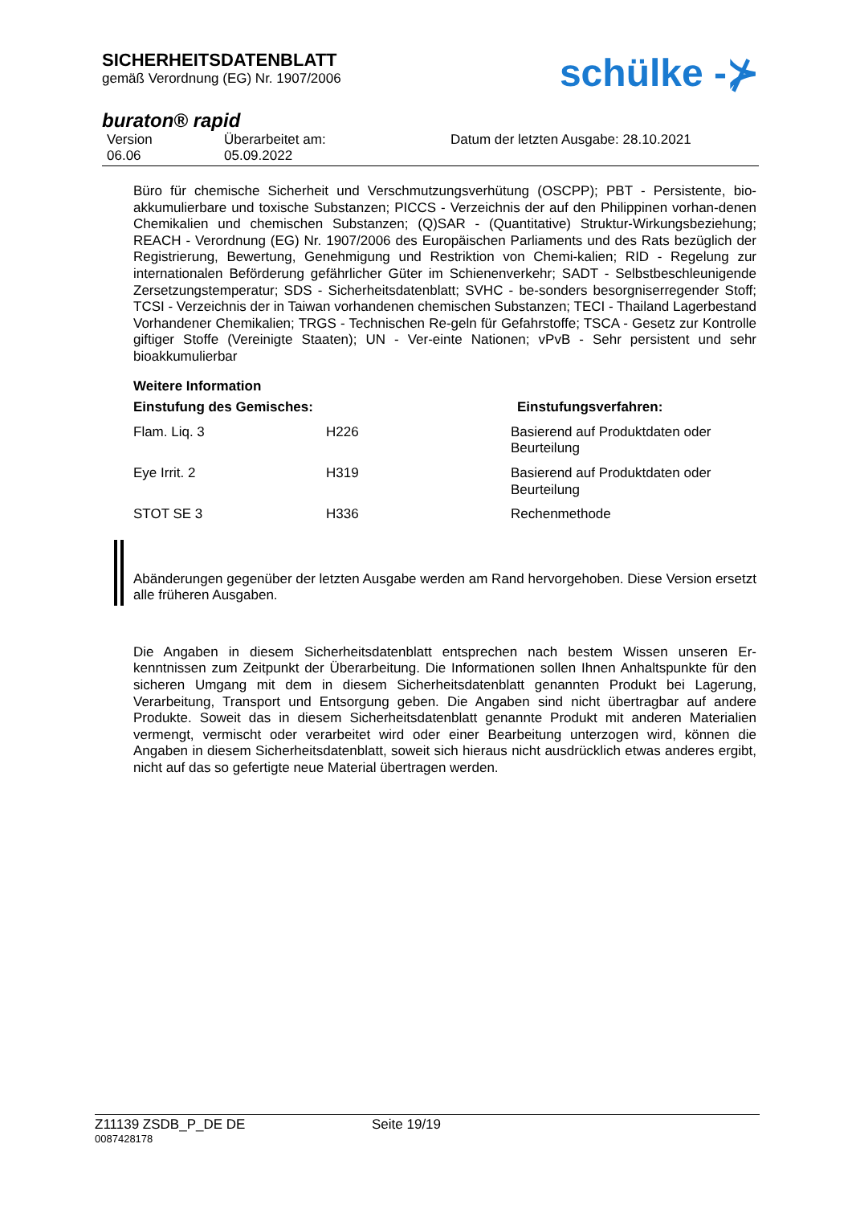SICHERHEITSDATENBLATT
gemäß Verordnung (EG) Nr. 1907/2006
schülke -⊁
buraton® rapid
Version
06.06
Überarbeitet am:
05.09.2022
Datum der letzten Ausgabe: 28.10.2021
Büro für chemische Sicherheit und Verschmutzungsverhütung (OSCPP); PBT - Persistente, bio-akkumulierbare und toxische Substanzen; PICCS - Verzeichnis der auf den Philippinen vorhan-denen Chemikalien und chemischen Substanzen; (Q)SAR - (Quantitative) Struktur-Wirkungsbeziehung; REACH - Verordnung (EG) Nr. 1907/2006 des Europäischen Parliaments und des Rats bezüglich der Registrierung, Bewertung, Genehmigung und Restriktion von Chemi-kalien; RID - Regelung zur internationalen Beförderung gefährlicher Güter im Schienenverkehr; SADT - Selbstbeschleunigende Zersetzungstemperatur; SDS - Sicherheitsdatenblatt; SVHC - be-sonders besorgniserregender Stoff; TCSI - Verzeichnis der in Taiwan vorhandenen chemischen Substanzen; TECI - Thailand Lagerbestand Vorhandener Chemikalien; TRGS - Technischen Re-geln für Gefahrstoffe; TSCA - Gesetz zur Kontrolle giftiger Stoffe (Vereinigte Staaten); UN - Ver-einte Nationen; vPvB - Sehr persistent und sehr bioakkumulierbar
Weitere Information
| Einstufung des Gemisches: | | Einstufungsverfahren: |
| --- | --- | --- |
| Flam. Liq. 3 | H226 | Basierend auf Produktdaten oder Beurteilung |
| Eye Irrit. 2 | H319 | Basierend auf Produktdaten oder Beurteilung |
| STOT SE 3 | H336 | Rechenmethode |
Abänderungen gegenüber der letzten Ausgabe werden am Rand hervorgehoben. Diese Version ersetzt alle früheren Ausgaben.
Die Angaben in diesem Sicherheitsdatenblatt entsprechen nach bestem Wissen unseren Er-kenntnissen zum Zeitpunkt der Überarbeitung. Die Informationen sollen Ihnen Anhaltspunkte für den sicheren Umgang mit dem in diesem Sicherheitsdatenblatt genannten Produkt bei Lagerung, Verarbeitung, Transport und Entsorgung geben. Die Angaben sind nicht übertragbar auf andere Produkte. Soweit das in diesem Sicherheitsdatenblatt genannte Produkt mit anderen Materialien vermengt, vermischt oder verarbeitet wird oder einer Bearbeitung unterzogen wird, können die Angaben in diesem Sicherheitsdatenblatt, soweit sich hieraus nicht ausdrücklich etwas anderes ergibt, nicht auf das so gefertigte neue Material übertragen werden.
Z11139 ZSDB_P_DE DE Seite 19/19
0087428178